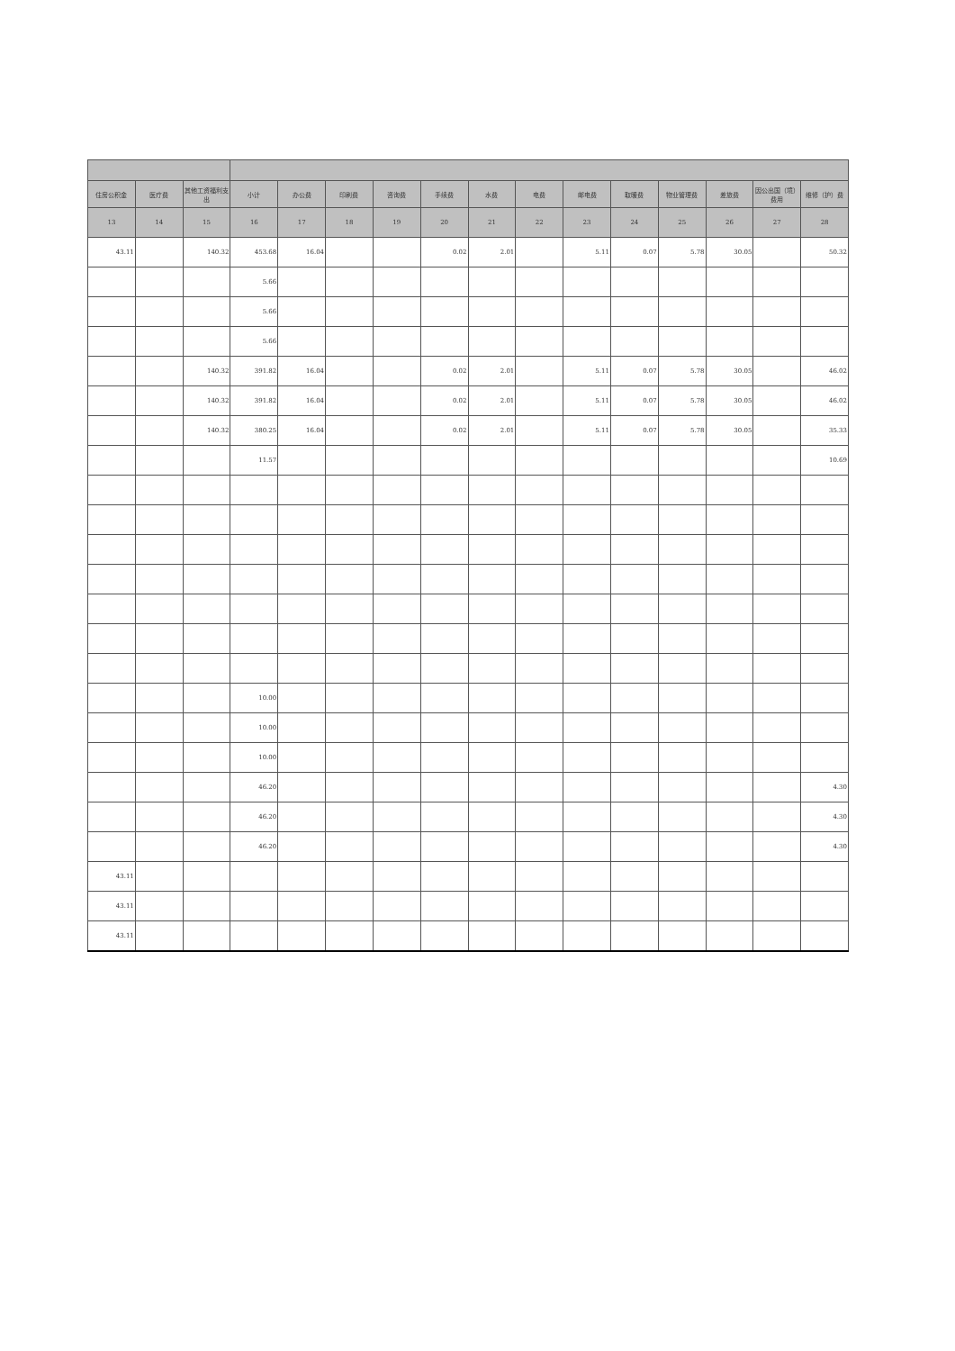| 住房公积金 | 医疗费 | 其他工资福利支出 | 小计 | 办公费 | 印刷费 | 咨询费 | 手续费 | 水费 | 电费 | 邮电费 | 取暖费 | 物业管理费 | 差旅费 | 因公出国（境）费用 | 维修（护）费 |
| --- | --- | --- | --- | --- | --- | --- | --- | --- | --- | --- | --- | --- | --- | --- | --- |
| 13 | 14 | 15 | 16 | 17 | 18 | 19 | 20 | 21 | 22 | 23 | 24 | 25 | 26 | 27 | 28 |
| 43.11 | | 140.32 | 453.68 | 16.04 | | | 0.02 | 2.01 | | 5.11 | 0.07 | 5.78 | 30.05 | | 50.32 |
| | | | 5.66 | | | | | | | | | | | | |
| | | | 5.66 | | | | | | | | | | | | |
| | | | 5.66 | | | | | | | | | | | | |
| | | 140.32 | 391.82 | 16.04 | | | 0.02 | 2.01 | | 5.11 | 0.07 | 5.78 | 30.05 | | 46.02 |
| | | 140.32 | 391.82 | 16.04 | | | 0.02 | 2.01 | | 5.11 | 0.07 | 5.78 | 30.05 | | 46.02 |
| | | 140.32 | 380.25 | 16.04 | | | 0.02 | 2.01 | | 5.11 | 0.07 | 5.78 | 30.05 | | 35.33 |
| | | | 11.57 | | | | | | | | | | | | 10.69 |
| | | | 10.00 | | | | | | | | | | | | |
| | | | 10.00 | | | | | | | | | | | | |
| | | | 10.00 | | | | | | | | | | | | |
| | | | 46.20 | | | | | | | | | | | | 4.30 |
| | | | 46.20 | | | | | | | | | | | | 4.30 |
| | | | 46.20 | | | | | | | | | | | | 4.30 |
| 43.11 | | | | | | | | | | | | | | | |
| 43.11 | | | | | | | | | | | | | | | |
| 43.11 | | | | | | | | | | | | | | | |